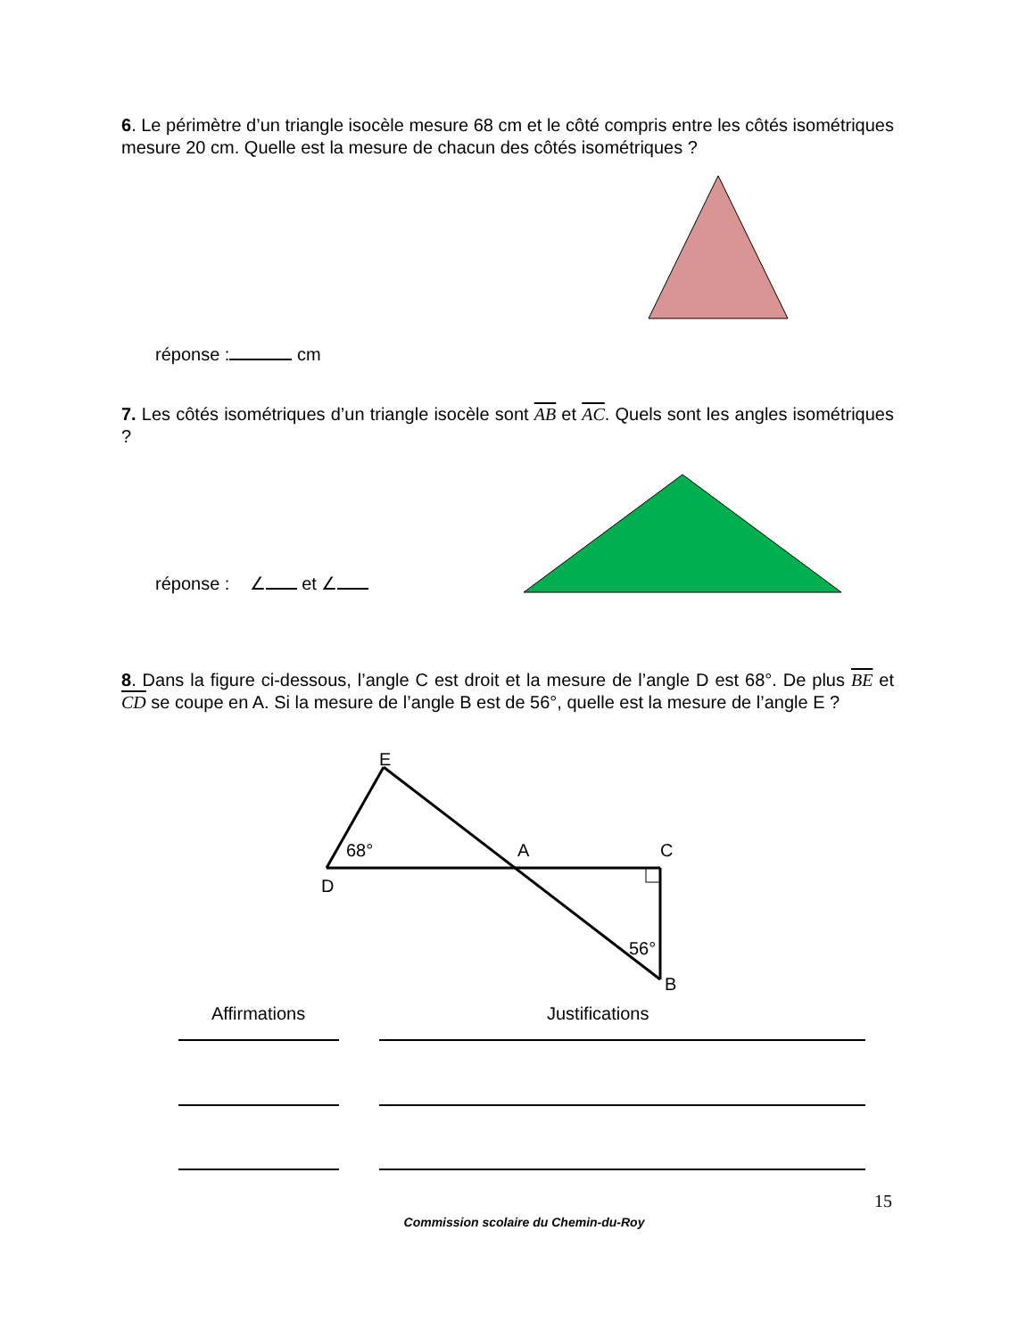6. Le périmètre d’un triangle isocèle mesure 68 cm et le côté compris entre les côtés isométriques mesure 20 cm. Quelle est la mesure de chacun des côtés isométriques ?
réponse : cm
7. Les côtés isométriques d’un triangle isocèle sont AB et AC. Quels sont les angles isométriques ?
réponse : ∠ et ∠
8. Dans la figure ci-dessous, l’angle C est droit et la mesure de l’angle D est 68°. De plus BE et CD se coupe en A. Si la mesure de l’angle B est de 56°, quelle est la mesure de l’angle E ?
E
68°
A
C
D
56°
B
Affirmations Justifications
15
Commission scolaire du Chemin-du-Roy